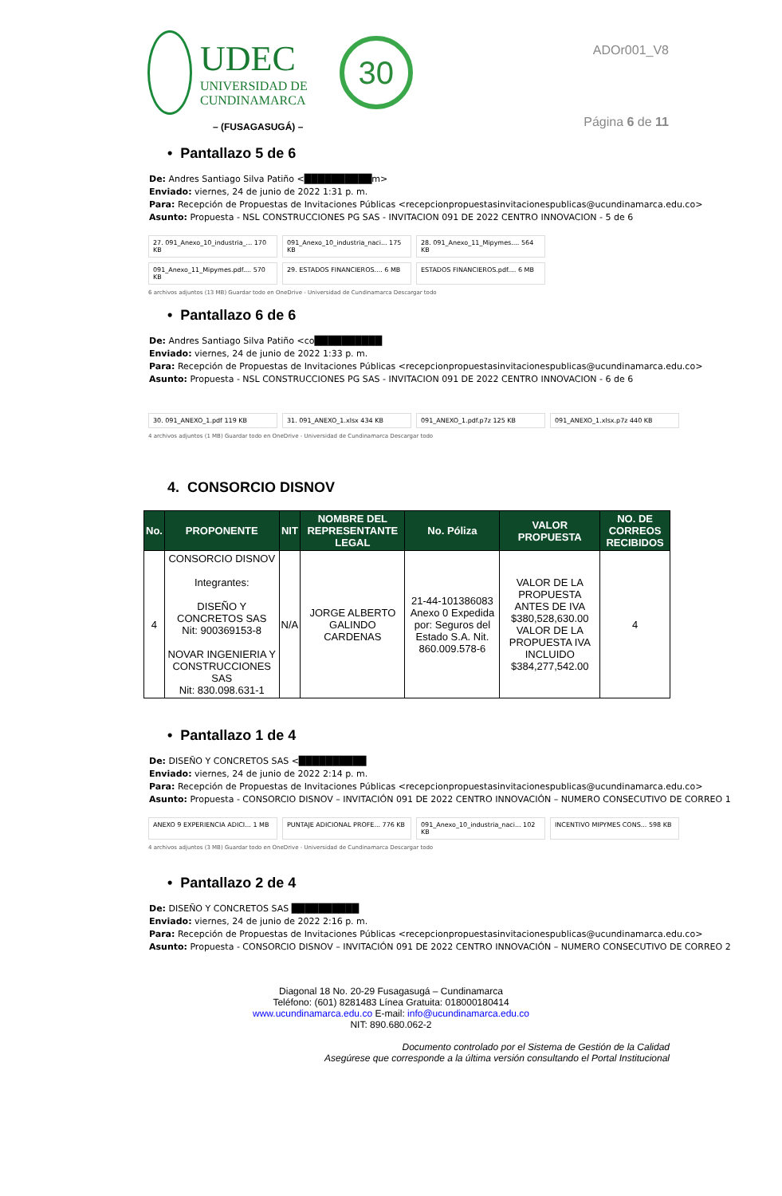UDEC
UNIVERSIDAD DE
CUNDINAMARCA
30
– (FUSAGASUGÁ) –
ADOr001_V8
Página 6 de 11
• Pantallazo 5 de 6
De: Andres Santiago Silva Patiño <██████████m>
Enviado: viernes, 24 de junio de 2022 1:31 p. m.
Para: Recepción de Propuestas de Invitaciones Públicas <recepcionpropuestasinvitacionespublicas@ucundinamarca.edu.co>
Asunto: Propuesta - NSL CONSTRUCCIONES PG SAS - INVITACION 091 DE 2022 CENTRO INNOVACION - 5 de 6
27. 091_Anexo_10_industria_... 170 KB
091_Anexo_10_industria_naci... 175 KB
28. 091_Anexo_11_Mipymes.... 564 KB
091_Anexo_11_Mipymes.pdf.... 570 KB
29. ESTADOS FINANCIEROS.... 6 MB
ESTADOS FINANCIEROS.pdf.... 6 MB
6 archivos adjuntos (13 MB) Guardar todo en OneDrive - Universidad de Cundinamarca Descargar todo
• Pantallazo 6 de 6
De: Andres Santiago Silva Patiño <co██████████
Enviado: viernes, 24 de junio de 2022 1:33 p. m.
Para: Recepción de Propuestas de Invitaciones Públicas <recepcionpropuestasinvitacionespublicas@ucundinamarca.edu.co>
Asunto: Propuesta - NSL CONSTRUCCIONES PG SAS - INVITACION 091 DE 2022 CENTRO INNOVACION - 6 de 6
30. 091_ANEXO_1.pdf 119 KB
31. 091_ANEXO_1.xlsx 434 KB
091_ANEXO_1.pdf.p7z 125 KB
091_ANEXO_1.xlsx.p7z 440 KB
4 archivos adjuntos (1 MB) Guardar todo en OneDrive - Universidad de Cundinamarca Descargar todo
4. CONSORCIO DISNOV
| No. | PROPONENTE | NIT | NOMBRE DEL REPRESENTANTE LEGAL | No. Póliza | VALOR PROPUESTA | NO. DE CORREOS RECIBIDOS |
| --- | --- | --- | --- | --- | --- | --- |
| 4 | CONSORCIO DISNOV Integrantes: DISEÑO Y CONCRETOS SAS Nit: 900369153-8 NOVAR INGENIERIA Y CONSTRUCCIONES SAS Nit: 830.098.631-1 | N/A | JORGE ALBERTO GALINDO CARDENAS | 21-44-101386083 Anexo 0 Expedida por: Seguros del Estado S.A. Nit. 860.009.578-6 | VALOR DE LA PROPUESTA ANTES DE IVA $380,528,630.00 VALOR DE LA PROPUESTA IVA INCLUIDO $384,277,542.00 | 4 |
• Pantallazo 1 de 4
De: DISEÑO Y CONCRETOS SAS <██████████
Enviado: viernes, 24 de junio de 2022 2:14 p. m.
Para: Recepción de Propuestas de Invitaciones Públicas <recepcionpropuestasinvitacionespublicas@ucundinamarca.edu.co>
Asunto: Propuesta - CONSORCIO DISNOV – INVITACIÓN 091 DE 2022 CENTRO INNOVACIÓN – NUMERO CONSECUTIVO DE CORREO 1
ANEXO 9 EXPERIENCIA ADICI... 1 MB
PUNTAJE ADICIONAL PROFE... 776 KB
091_Anexo_10_industria_naci... 102 KB
INCENTIVO MIPYMES CONS... 598 KB
4 archivos adjuntos (3 MB) Guardar todo en OneDrive - Universidad de Cundinamarca Descargar todo
• Pantallazo 2 de 4
De: DISEÑO Y CONCRETOS SAS ██████████
Enviado: viernes, 24 de junio de 2022 2:16 p. m.
Para: Recepción de Propuestas de Invitaciones Públicas <recepcionpropuestasinvitacionespublicas@ucundinamarca.edu.co>
Asunto: Propuesta - CONSORCIO DISNOV – INVITACIÓN 091 DE 2022 CENTRO INNOVACIÓN – NUMERO CONSECUTIVO DE CORREO 2
Diagonal 18 No. 20-29 Fusagasugá – Cundinamarca
Teléfono: (601) 8281483 Línea Gratuita: 018000180414
www.ucundinamarca.edu.co E-mail: info@ucundinamarca.edu.co
NIT: 890.680.062-2
Documento controlado por el Sistema de Gestión de la Calidad
Asegúrese que corresponde a la última versión consultando el Portal Institucional